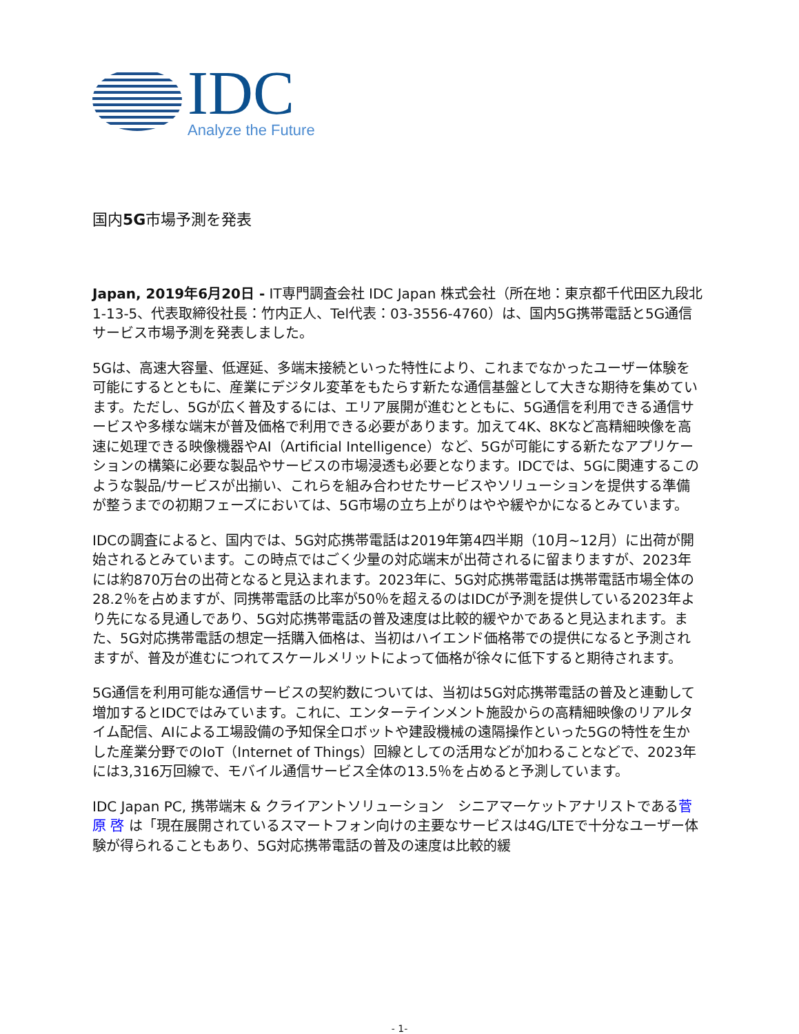IDC
Analyze the Future
国内5G市場予測を発表
Japan, 2019年6月20日 - IT専門調査会社 IDC Japan 株式会社（所在地：東京都千代田区九段北1-13-5、代表取締役社長：竹内正人、Tel代表：03-3556-4760）は、国内5G携帯電話と5G通信サービス市場予測を発表しました。
5Gは、高速大容量、低遅延、多端末接続といった特性により、これまでなかったユーザー体験を可能にするとともに、産業にデジタル変革をもたらす新たな通信基盤として大きな期待を集めています。ただし、5Gが広く普及するには、エリア展開が進むとともに、5G通信を利用できる通信サービスや多様な端末が普及価格で利用できる必要があります。加えて4K、8Kなど高精細映像を高速に処理できる映像機器やAI（Artificial Intelligence）など、5Gが可能にする新たなアプリケーションの構築に必要な製品やサービスの市場浸透も必要となります。IDCでは、5Gに関連するこのような製品/サービスが出揃い、これらを組み合わせたサービスやソリューションを提供する準備が整うまでの初期フェーズにおいては、5G市場の立ち上がりはやや緩やかになるとみています。
IDCの調査によると、国内では、5G対応携帯電話は2019年第4四半期（10月~12月）に出荷が開始されるとみています。この時点ではごく少量の対応端末が出荷されるに留まりますが、2023年には約870万台の出荷となると見込まれます。2023年に、5G対応携帯電話は携帯電話市場全体の28.2％を占めますが、同携帯電話の比率が50％を超えるのはIDCが予測を提供している2023年より先になる見通しであり、5G対応携帯電話の普及速度は比較的緩やかであると見込まれます。また、5G対応携帯電話の想定一括購入価格は、当初はハイエンド価格帯での提供になると予測されますが、普及が進むにつれてスケールメリットによって価格が徐々に低下すると期待されます。
5G通信を利用可能な通信サービスの契約数については、当初は5G対応携帯電話の普及と連動して増加するとIDCではみています。これに、エンターテインメント施設からの高精細映像のリアルタイム配信、AIによる工場設備の予知保全ロボットや建設機械の遠隔操作といった5Gの特性を生かした産業分野でのIoT（Internet of Things）回線としての活用などが加わることなどで、2023年には3,316万回線で、モバイル通信サービス全体の13.5％を占めると予測しています。
IDC Japan PC, 携帯端末 & クライアントソリューション　シニアマーケットアナリストである菅原 啓 は「現在展開されているスマートフォン向けの主要なサービスは4G/LTEで十分なユーザー体験が得られることもあり、5G対応携帯電話の普及の速度は比較的緩
- 1-